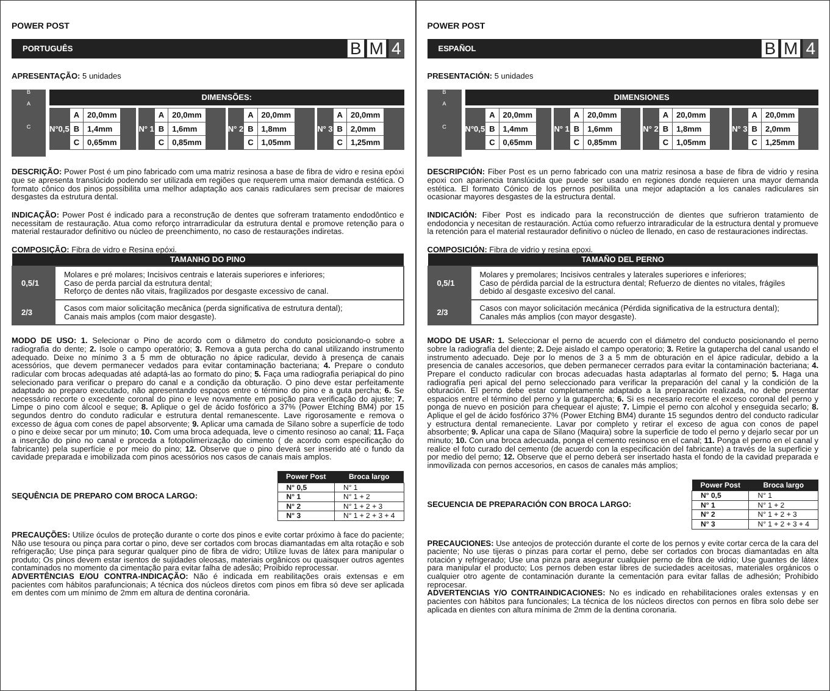POWER POST
PORTUGUÊS
B M 4
APRESENTAÇÃO: 5 unidades
B
A
C
DIMENSÕES:
N°0,5
| A | 20,0mm |
| B | 1,4mm |
| C | 0,65mm |
N° 1
| A | 20,0mm |
| B | 1,6mm |
| C | 0,85mm |
N° 2
| A | 20,0mm |
| B | 1,8mm |
| C | 1,05mm |
N° 3
| A | 20,0mm |
| B | 2,0mm |
| C | 1,25mm |
DESCRIÇÃO: Power Post é um pino fabricado com uma matriz resinosa a base de fibra de vidro e resina epóxi que se apresenta translúcido podendo ser utilizada em regiões que requerem uma maior demanda estética. O formato cônico dos pinos possibilita uma melhor adaptação aos canais radiculares sem precisar de maiores desgastes da estrutura dental.
INDICAÇÃO: Power Post é indicado para a reconstrução de dentes que sofreram tratamento endodôntico e necessitam de restauração. Atua como reforço intrarradicular da estrutura dental e promove retenção para o material restaurador definitivo ou núcleo de preenchimento, no caso de restaurações indiretas.
COMPOSIÇÃO: Fibra de vidro e Resina epóxi.
| TAMANHO DO PINO | |
| --- | --- |
| 0,5/1 | Molares e pré molares; Incisivos centrais e laterais superiores e inferiores; Caso de perda parcial da estrutura dental; Reforço de dentes não vitais, fragilizados por desgaste excessivo de canal. |
| 2/3 | Casos com maior solicitação mecânica (perda significativa de estrutura dental); Canais mais amplos (com maior desgaste). |
MODO DE USO: 1. Selecionar o Pino de acordo com o diâmetro do conduto posicionando-o sobre a radiografia do dente; 2. Isole o campo operatório; 3. Remova a guta percha do canal utilizando instrumento adequado. Deixe no mínimo 3 a 5 mm de obturação no ápice radicular, devido à presença de canais acessórios, que devem permanecer vedados para evitar contaminação bacteriana; 4. Prepare o conduto radicular com brocas adequadas até adaptá-las ao formato do pino; 5. Faça uma radiografia periapical do pino selecionado para verificar o preparo do canal e a condição da obturação. O pino deve estar perfeitamente adaptado ao preparo executado, não apresentando espaços entre o término do pino e a guta percha; 6. Se necessário recorte o excedente coronal do pino e leve novamente em posição para verificação do ajuste; 7. Limpe o pino com álcool e seque; 8. Aplique o gel de ácido fosfórico a 37% (Power Etching BM4) por 15 segundos dentro do conduto radicular e estrutura dental remanescente. Lave rigorosamente e remova o excesso de água com cones de papel absorvente; 9. Aplicar uma camada de Silano sobre a superfície de todo o pino e deixe secar por um minuto; 10. Com uma broca adequada, leve o cimento resinoso ao canal; 11. Faça a inserção do pino no canal e proceda a fotopolimerização do cimento ( de acordo com especificação do fabricante) pela superfície e por meio do pino; 12. Observe que o pino deverá ser inserido até o fundo da cavidade preparada e imobilizada com pinos acessórios nos casos de canais mais amplos.
SEQUÊNCIA DE PREPARO COM BROCA LARGO:
| Power Post | Broca largo |
| --- | --- |
| N° 0,5 | N° 1 |
| N° 1 | N° 1 + 2 |
| N° 2 | N° 1 + 2 + 3 |
| N° 3 | N° 1 + 2 + 3 + 4 |
PRECAUÇÕES: Utilize óculos de proteção durante o corte dos pinos e evite cortar próximo à face do paciente; Não use tesoura ou pinça para cortar o pino, deve ser cortados com brocas diamantadas em alta rotação e sob refrigeração; Use pinça para segurar qualquer pino de fibra de vidro; Utilize luvas de látex para manipular o produto; Os pinos devem estar isentos de sujidades oleosas, materiais orgânicos ou quaisquer outros agentes contaminados no momento da cimentação para evitar falha de adesão; Proibido reprocessar.
ADVERTÊNCIAS E/OU CONTRA-INDICAÇÃO: Não é indicada em reabilitações orais extensas e em pacientes com hábitos parafuncionais; A técnica dos núcleos diretos com pinos em fibra só deve ser aplicada em dentes com um mínimo de 2mm em altura de dentina coronária.
POWER POST
ESPAÑOL
B M 4
PRESENTACIÓN: 5 unidades
B
A
C
DIMENSIONES
N°0,5
| A | 20,0mm |
| B | 1,4mm |
| C | 0,65mm |
N° 1
| A | 20,0mm |
| B | 1,6mm |
| C | 0,85mm |
N° 2
| A | 20,0mm |
| B | 1,8mm |
| C | 1,05mm |
N° 3
| A | 20,0mm |
| B | 2,0mm |
| C | 1,25mm |
DESCRIPCIÓN: Fiber Post es un perno fabricado con una matriz resinosa a base de fibra de vidrio y resina epoxi con apariencia translúcida que puede ser usado en regiones donde requieren una mayor demanda estética. El formato Cónico de los pernos posibilita una mejor adaptación a los canales radiculares sin ocasionar mayores desgastes de la estructura dental.
INDICACIÓN: Fiber Post es indicado para la reconstrucción de dientes que sufrieron tratamiento de endodoncia y necesitan de restauración. Actúa como refuerzo intraradicular de la estructura dental y promueve la retención para el material restaurador definitivo o núcleo de llenado, en caso de restauraciones indirectas.
COMPOSICIÓN: Fibra de vidrio y resina epoxi.
| TAMAÑO DEL PERNO | |
| --- | --- |
| 0,5/1 | Molares y premolares; Incisivos centrales y laterales superiores e inferiores; Caso de pérdida parcial de la estructura dental; Refuerzo de dientes no vitales, frágiles debido al desgaste excesivo del canal. |
| 2/3 | Casos con mayor solicitación mecánica (Pérdida significativa de la estructura dental); Canales más amplios (con mayor desgaste). |
MODO DE USAR: 1. Seleccionar el perno de acuerdo con el diámetro del conducto posicionando el perno sobre la radiografía del diente; 2. Deje aislado el campo operatorio; 3. Retire la gutapercha del canal usando el instrumento adecuado. Deje por lo menos de 3 a 5 mm de obturación en el ápice radicular, debido a la presencia de canales accesorios, que deben permanecer cerrados para evitar la contaminación bacteriana; 4. Prepare el conducto radicular con brocas adecuadas hasta adaptarlas al formato del perno; 5. Haga una radiografía peri apical del perno seleccionado para verificar la preparación del canal y la condición de la obturación. El perno debe estar completamente adaptado a la preparación realizada, no debe presentar espacios entre el término del perno y la gutapercha; 6. Si es necesario recorte el exceso coronal del perno y ponga de nuevo en posición para chequear el ajuste; 7. Limpie el perno con alcohol y enseguida secarlo; 8. Aplique el gel de ácido fosfórico 37% (Power Etching BM4) durante 15 segundos dentro del conducto radicular y estructura dental remaneciente. Lavar por completo y retirar el exceso de agua con conos de papel absorbente; 9. Aplicar una capa de Silano (Maquira) sobre la superficie de todo el perno y dejarlo secar por un minuto; 10. Con una broca adecuada, ponga el cemento resinoso en el canal; 11. Ponga el perno en el canal y realice el foto curado del cemento (de acuerdo con la especificación del fabricante) a través de la superficie y por medio del perno; 12. Observe que el perno deberá ser insertado hasta el fondo de la cavidad preparada e inmovilizada con pernos accesorios, en casos de canales más amplios;
SECUENCIA DE PREPARACIÓN CON BROCA LARGO:
| Power Post | Broca largo |
| --- | --- |
| N° 0,5 | N° 1 |
| N° 1 | N° 1 + 2 |
| N° 2 | N° 1 + 2 + 3 |
| N° 3 | N° 1 + 2 + 3 + 4 |
PRECAUCIONES: Use anteojos de protección durante el corte de los pernos y evite cortar cerca de la cara del paciente; No use tijeras o pinzas para cortar el perno, debe ser cortados con brocas diamantadas en alta rotación y refrigerado; Use una pinza para asegurar cualquier perno de fibra de vidrio; Use guantes de látex para manipular el producto; Los pernos deben estar libres de suciedades aceitosas, materiales orgánicos o cualquier otro agente de contaminación durante la cementación para evitar fallas de adhesión; Prohibido reprocesar.
ADVERTENCIAS Y/O CONTRAINDICACIONES: No es indicado en rehabilitaciones orales extensas y en pacientes con hábitos para funcionales; La técnica de los núcleos directos con pernos en fibra solo debe ser aplicada en dientes con altura mínima de 2mm de la dentina coronaria.